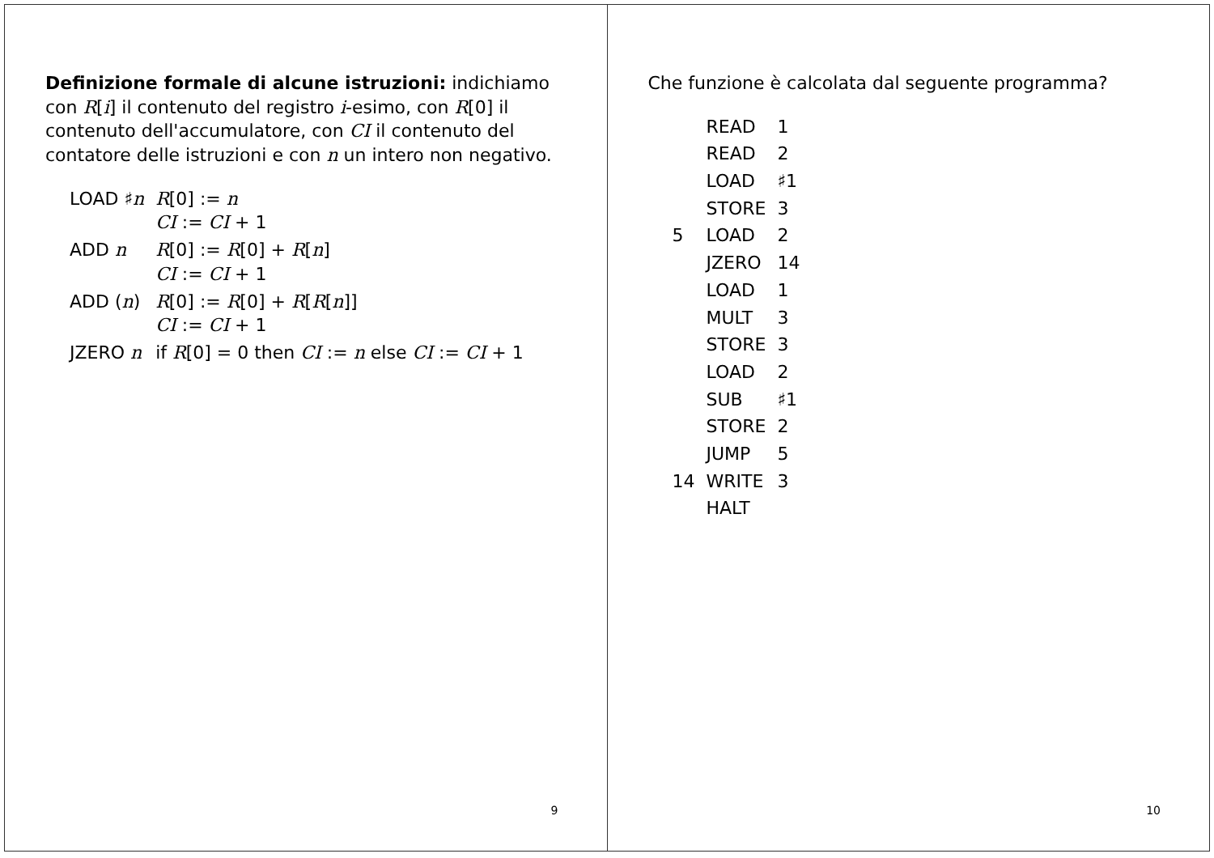Definizione formale di alcune istruzioni: indichiamo con R[i] il contenuto del registro i-esimo, con R[0] il contenuto dell'accumulatore, con CI il contenuto del contatore delle istruzioni e con n un intero non negativo.
| LOAD ♯ n | R [0] := n CI := CI + 1 |
| ADD n | R [0] := R [0] + R [ n ] CI := CI + 1 |
| ADD ( n ) | R [0] := R [0] + R [ R [ n ]] CI := CI + 1 |
| JZERO n | if R [0] = 0 then CI := n else CI := CI + 1 |
9
Che funzione è calcolata dal seguente programma?
| | READ | 1 |
| | READ | 2 |
| | LOAD | ♯1 |
| | STORE | 3 |
| 5 | LOAD | 2 |
| | JZERO | 14 |
| | LOAD | 1 |
| | MULT | 3 |
| | STORE | 3 |
| | LOAD | 2 |
| | SUB | ♯1 |
| | STORE | 2 |
| | JUMP | 5 |
| 14 | WRITE | 3 |
| | HALT | |
10